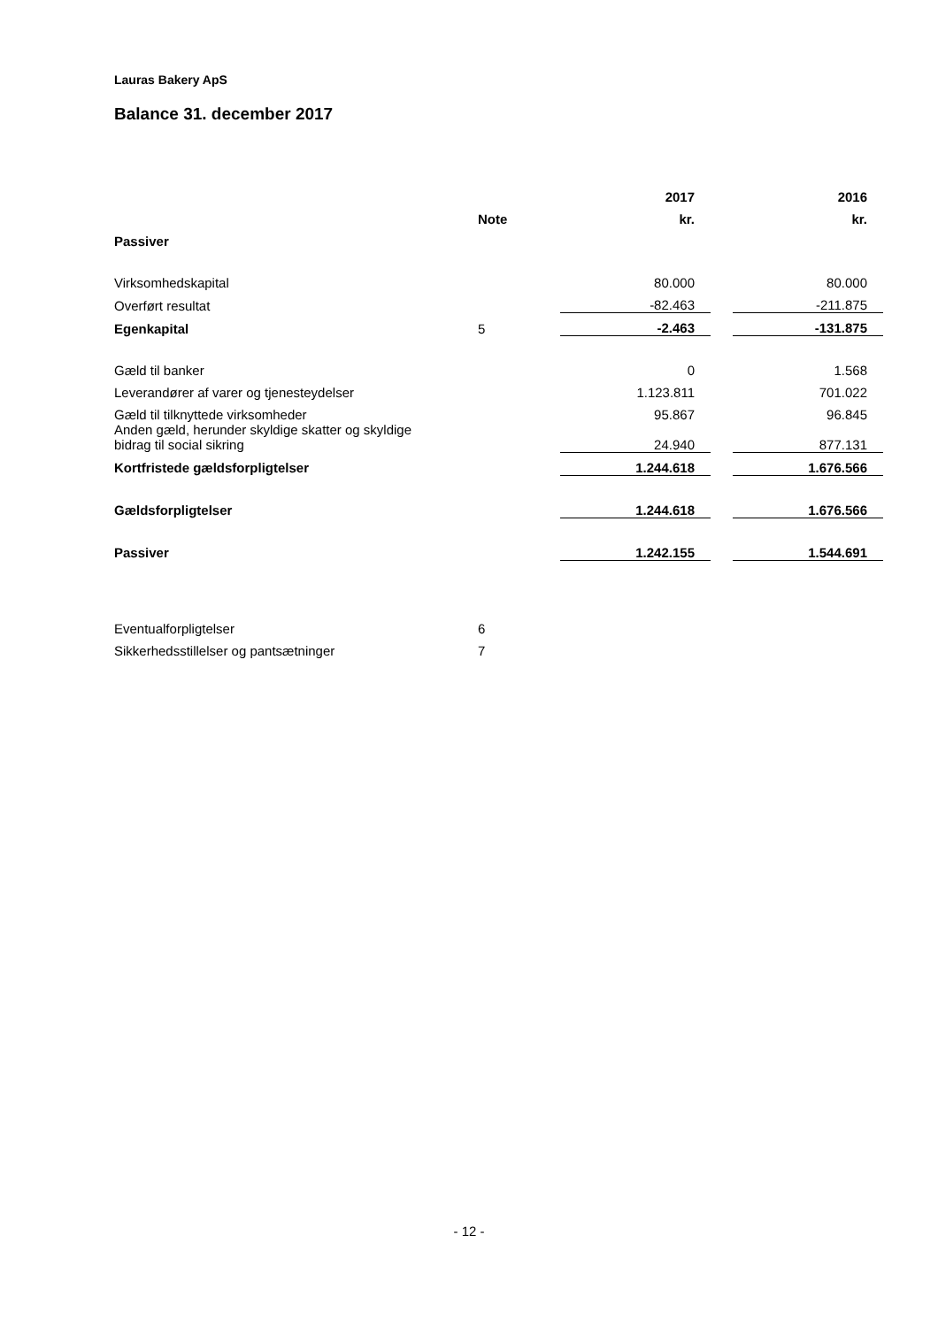Lauras Bakery ApS
Balance 31. december 2017
| | | 2017 | | 2016 |
| --- | --- | --- | --- | --- |
| | Note | kr. | | kr. |
| Passiver | | | | |
| Virksomhedskapital | | 80.000 | | 80.000 |
| Overført resultat | | -82.463 | | -211.875 |
| Egenkapital | 5 | -2.463 | | -131.875 |
| Gæld til banker | | 0 | | 1.568 |
| Leverandører af varer og tjenesteydelser | | 1.123.811 | | 701.022 |
| Gæld til tilknyttede virksomheder | | 95.867 | | 96.845 |
| Anden gæld, herunder skyldige skatter og skyldige bidrag til social sikring | | 24.940 | | 877.131 |
| Kortfristede gældsforpligtelser | | 1.244.618 | | 1.676.566 |
| Gældsforpligtelser | | 1.244.618 | | 1.676.566 |
| Passiver | | 1.242.155 | | 1.544.691 |
| Eventualforpligtelser | 6 | | | |
| Sikkerhedsstillelser og pantsætninger | 7 | | | |
- 12 -